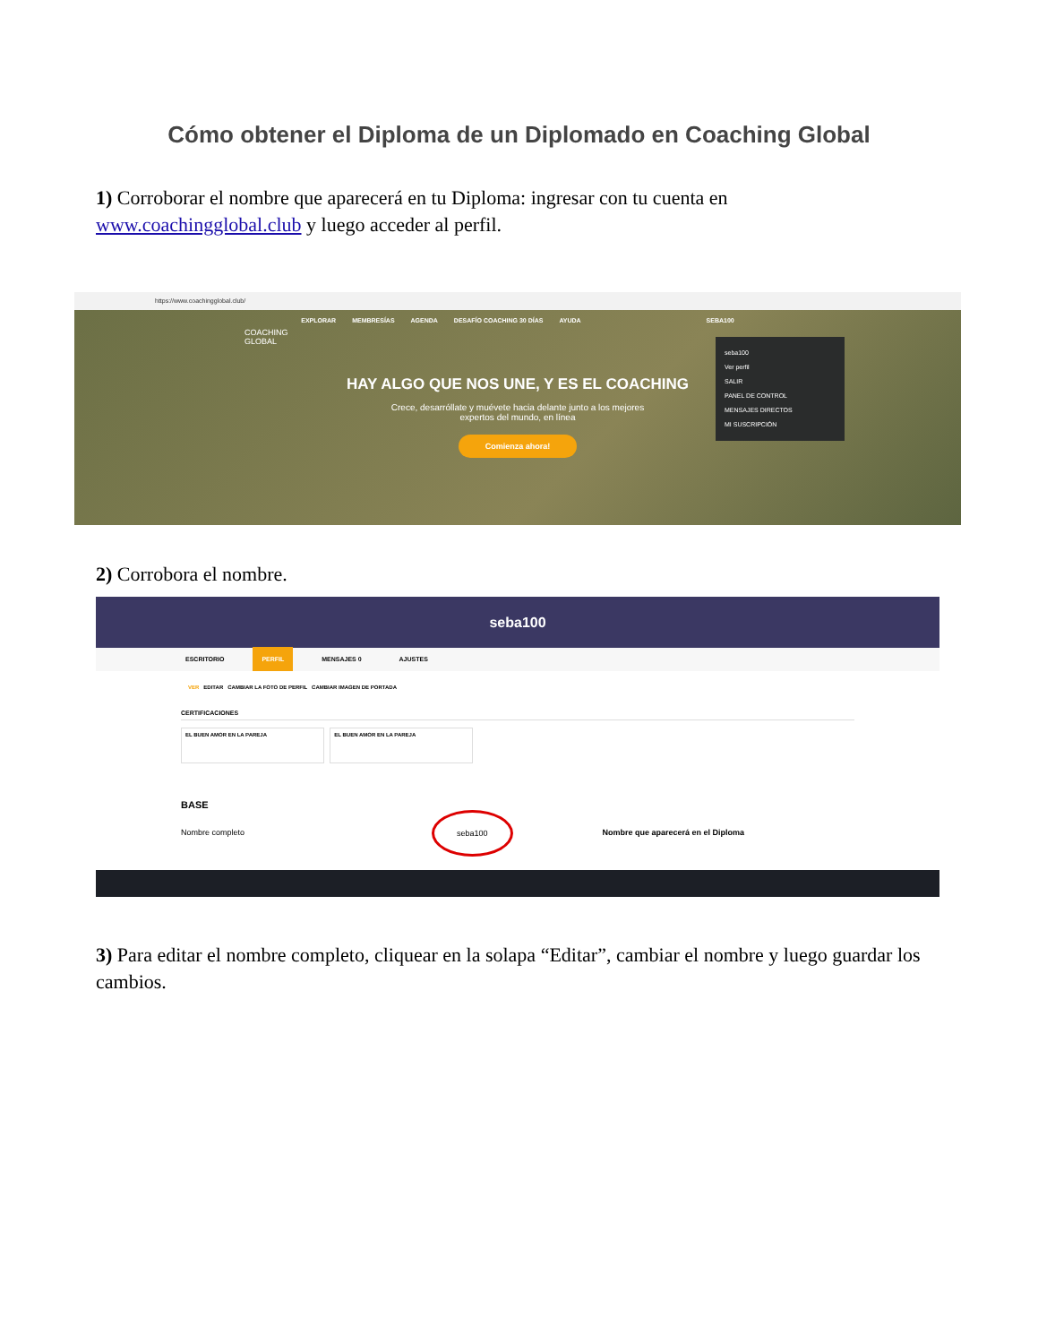Cómo obtener el Diploma de un Diplomado en Coaching Global
1) Corroborar el nombre que aparecerá en tu Diploma: ingresar con tu cuenta en www.coachingglobal.club y luego acceder al perfil.
https://www.coachingglobal.club/
COACHING
GLOBAL
EXPLORAR MEMBRESÍAS AGENDA DESAFÍO COACHING 30 DÍAS AYUDA SEBA100
seba100
Ver perfil
SALIR
PANEL DE CONTROL
MENSAJES DIRECTOS
MI SUSCRIPCIÓN
HAY ALGO QUE NOS UNE, Y ES EL COACHING
Crece, desarróllate y muévete hacia delante junto a los mejores
expertos del mundo, en línea
Comienza ahora!
2) Corrobora el nombre.
seba100
ESCRITORIO PERFIL MENSAJES 0 AJUSTES
VER EDITAR CAMBIAR LA FOTO DE PERFIL CAMBIAR IMAGEN DE PORTADA
CERTIFICACIONES
EL BUEN AMOR EN LA PAREJA EL BUEN AMOR EN LA PAREJA
BASE
Nombre completo seba100 Nombre que aparecerá en el Diploma
3) Para editar el nombre completo, cliquear en la solapa “Editar”, cambiar el nombre y luego guardar los cambios.